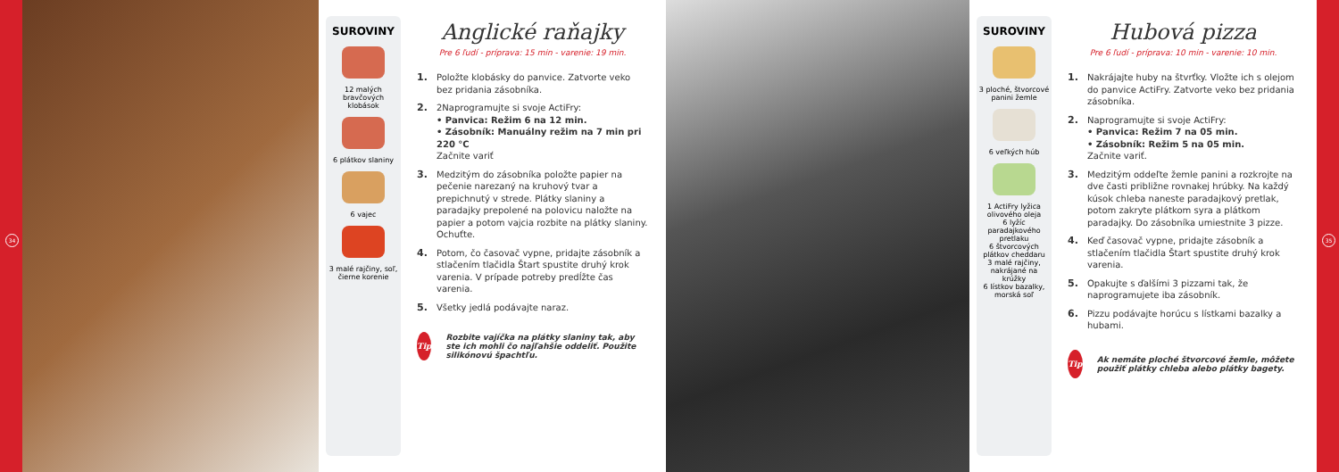34
SUROVINY
12 malých bravčových klobások
6 plátkov slaniny
6 vajec
3 malé rajčiny, soľ, čierne korenie
Anglické raňajky
Pre 6 ľudí - príprava: 15 min - varenie: 19 min.
1. Položte klobásky do panvice. Zatvorte veko bez pridania zásobníka.
2. 2Naprogramujte si svoje ActiFry:
• Panvica: Režim 6 na 12 min.
• Zásobník: Manuálny režim na 7 min pri 220 °C
Začnite variť
3. Medzitým do zásobníka položte papier na pečenie narezaný na kruhový tvar a prepichnutý v strede. Plátky slaniny a paradajky prepolené na polovicu naložte na papier a potom vajcia rozbite na plátky slaniny. Ochuťte.
4. Potom, čo časovač vypne, pridajte zásobník a stlačením tlačidla Štart spustite druhý krok varenia. V prípade potreby predĺžte čas varenia.
5. Všetky jedlá podávajte naraz.
Tip
Rozbite vajíčka na plátky slaniny tak, aby ste ich mohli čo najľahšie oddeliť. Použite silikónovú špachtľu.
SUROVINY
3 ploché, štvorcové panini žemle
6 veľkých húb
1 ActiFry lyžica olivového oleja
6 lyžíc paradajkového pretlaku
6 štvorcových plátkov cheddaru
3 malé rajčiny, nakrájané na krúžky
6 lístkov bazalky, morská soľ
Hubová pizza
Pre 6 ľudí - príprava: 10 min - varenie: 10 min.
1. Nakrájajte huby na štvrťky. Vložte ich s olejom do panvice ActiFry. Zatvorte veko bez pridania zásobníka.
2. Naprogramujte si svoje ActiFry:
• Panvica: Režim 7 na 05 min.
• Zásobník: Režim 5 na 05 min.
Začnite variť.
3. Medzitým oddeľte žemle panini a rozkrojte na dve časti približne rovnakej hrúbky. Na každý kúsok chleba naneste paradajkový pretlak, potom zakryte plátkom syra a plátkom paradajky. Do zásobníka umiestnite 3 pizze.
4. Keď časovač vypne, pridajte zásobník a stlačením tlačidla Štart spustite druhý krok varenia.
5. Opakujte s ďalšími 3 pizzami tak, že naprogramujete iba zásobník.
6. Pizzu podávajte horúcu s lístkami bazalky a hubami.
Tip
Ak nemáte ploché štvorcové žemle, môžete použiť plátky chleba alebo plátky bagety.
35